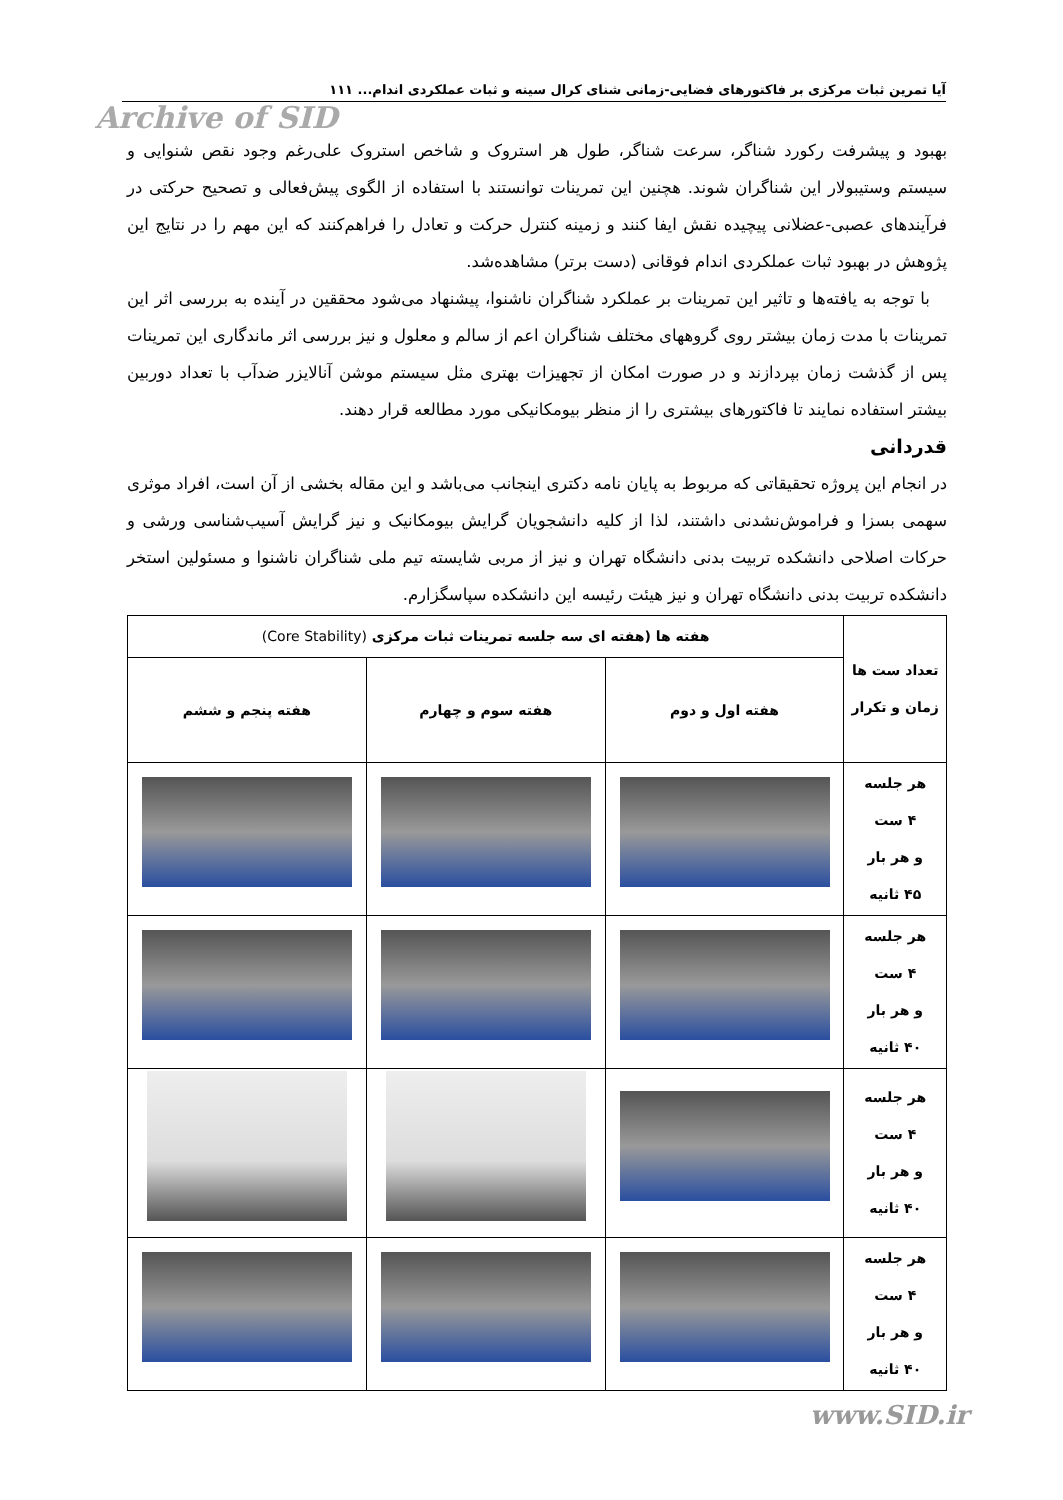آیا تمرین ثبات مرکزی بر فاکتورهای فضایی-زمانی شنای کرال سینه و ثبات عملکردی اندام... ۱۱۱
Archive of SID
بهبود و پیشرفت رکورد شناگر، سرعت شناگر، طول هر استروک و شاخص استروک علی‌رغم وجود نقص شنوایی و سیستم وستیبولار این شناگران شوند. هچنین این تمرینات توانستند با استفاده از الگوی پیش‌فعالی و تصحیح حرکتی در فرآیندهای عصبی-عضلانی پیچیده نقش ایفا کنند و زمینه کنترل حرکت و تعادل را فراهم‌کنند که این مهم را در نتایج این پژوهش در بهبود ثبات عملکردی اندام فوقانی (دست برتر) مشاهده‌شد.
با توجه به یافته‌ها و تاثیر این تمرینات بر عملکرد شناگران ناشنوا، پیشنهاد می‌شود محققین در آینده به بررسی اثر این تمرینات با مدت زمان بیشتر روی گروههای مختلف شناگران اعم از سالم و معلول و نیز بررسی اثر ماندگاری این تمرینات پس از گذشت زمان بپردازند و در صورت امکان از تجهیزات بهتری مثل سیستم موشن آنالایزر ضدآب با تعداد دوربین بیشتر استفاده نمایند تا فاکتورهای بیشتری را از منظر بیومکانیکی مورد مطالعه قرار دهند.
قدردانی
در انجام این پروژه تحقیقاتی که مربوط به پایان نامه دکتری اینجانب می‌باشد و این مقاله بخشی از آن است، افراد موثری سهمی بسزا و فراموش‌نشدنی داشتند، لذا از کلیه دانشجویان گرایش بیومکانیک و نیز گرایش آسیب‌شناسی ورشی و حرکات اصلاحی دانشکده تربیت بدنی دانشگاه تهران و نیز از مربی شایسته تیم ملی شناگران ناشنوا و مسئولین استخر دانشکده تربیت بدنی دانشگاه تهران و نیز هیئت رئیسه این دانشکده سپاسگزارم.
| تعداد ست ها زمان و تکرار | هفته ها (هفته ای سه جلسه تمرینات ثبات مرکزی (Core Stability) | | |
| --- | --- | --- | --- |
| | هفته اول و دوم | هفته سوم و چهارم | هفته پنجم و ششم |
| هر جلسه ۴ ست و هر بار ۴۵ ثانیه | | | |
| هر جلسه ۴ ست و هر بار ۴۰ ثانیه | | | |
| هر جلسه ۴ ست و هر بار ۴۰ ثانیه | | | |
| هر جلسه ۴ ست و هر بار ۴۰ ثانیه | | | |
www.SID.ir